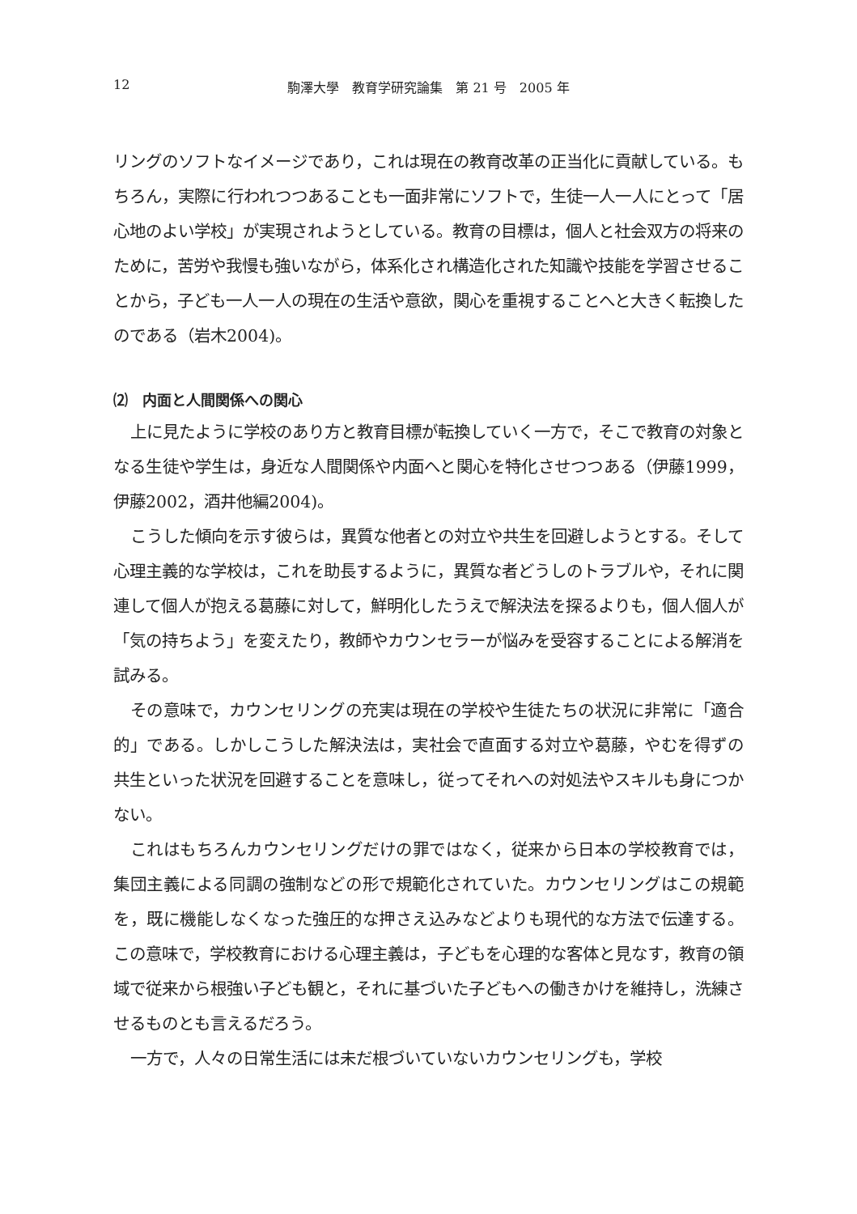12 駒澤大學　教育学研究論集　第 21 号　2005 年
リングのソフトなイメージであり，これは現在の教育改革の正当化に貢献している。もちろん，実際に行われつつあることも一面非常にソフトで，生徒一人一人にとって「居心地のよい学校」が実現されようとしている。教育の目標は，個人と社会双方の将来のために，苦労や我慢も強いながら，体系化され構造化された知識や技能を学習させることから，子ども一人一人の現在の生活や意欲，関心を重視することへと大きく転換したのである（岩木2004)。
⑵　内面と人間関係への関心
上に見たように学校のあり方と教育目標が転換していく一方で，そこで教育の対象となる生徒や学生は，身近な人間関係や内面へと関心を特化させつつある（伊藤1999，伊藤2002，酒井他編2004)。
こうした傾向を示す彼らは，異質な他者との対立や共生を回避しようとする。そして心理主義的な学校は，これを助長するように，異質な者どうしのトラブルや，それに関連して個人が抱える葛藤に対して，鮮明化したうえで解決法を探るよりも，個人個人が「気の持ちよう」を変えたり，教師やカウンセラーが悩みを受容することによる解消を試みる。
その意味で，カウンセリングの充実は現在の学校や生徒たちの状況に非常に「適合的」である。しかしこうした解決法は，実社会で直面する対立や葛藤，やむを得ずの共生といった状況を回避することを意味し，従ってそれへの対処法やスキルも身につかない。
これはもちろんカウンセリングだけの罪ではなく，従来から日本の学校教育では，集団主義による同調の強制などの形で規範化されていた。カウンセリングはこの規範を，既に機能しなくなった強圧的な押さえ込みなどよりも現代的な方法で伝達する。この意味で，学校教育における心理主義は，子どもを心理的な客体と見なす，教育の領域で従来から根強い子ども観と，それに基づいた子どもへの働きかけを維持し，洗練させるものとも言えるだろう。
一方で，人々の日常生活には未だ根づいていないカウンセリングも，学校